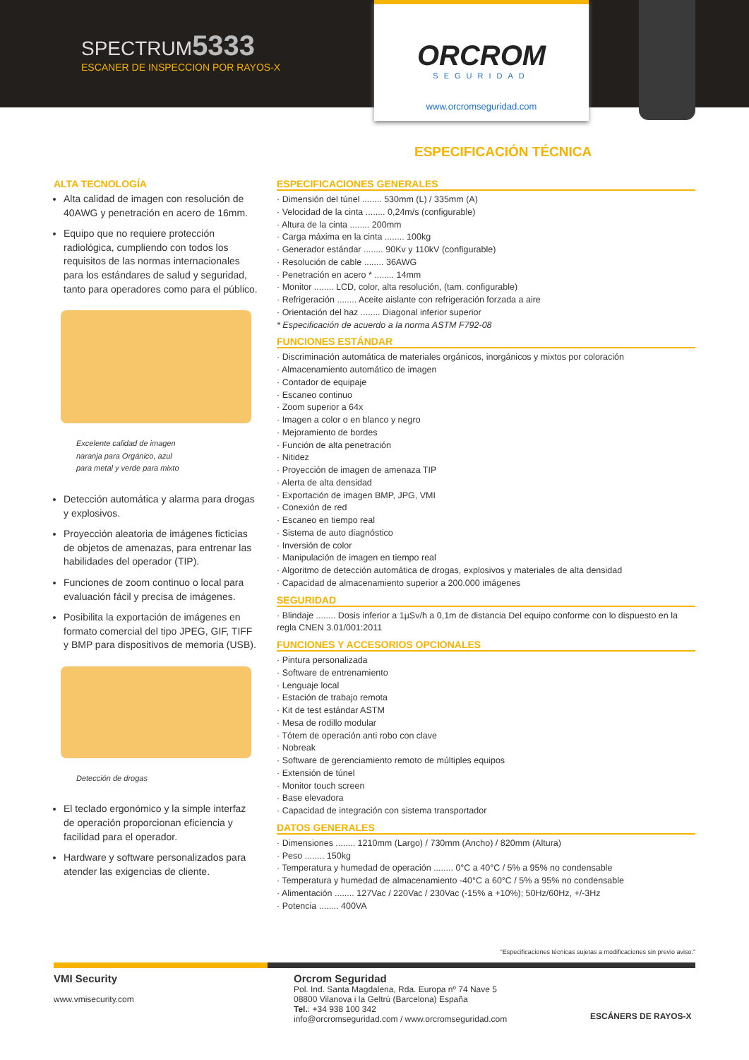SPECTRUM5333
ESCANER DE INSPECCION POR RAYOS-X
ORCROM
SEGURIDAD
www.orcromseguridad.com
ESPECIFICACIÓN TÉCNICA
ALTA TECNOLOGÍA
Alta calidad de imagen con resolución de 40AWG y penetración en acero de 16mm.
Equipo que no requiere protección radiológica, cumpliendo con todos los requisitos de las normas internacionales para los estándares de salud y seguridad, tanto para operadores como para el público.
Excelente calidad de imagen
naranja para Orgánico, azul
para metal y verde para mixto
Detección automática y alarma para drogas y explosivos.
Proyección aleatoria de imágenes ficticias de objetos de amenazas, para entrenar las habilidades del operador (TIP).
Funciones de zoom continuo o local para evaluación fácil y precisa de imágenes.
Posibilita la exportación de imágenes en formato comercial del tipo JPEG, GIF, TIFF y BMP para dispositivos de memoria (USB).
Detección de drogas
El teclado ergonómico y la simple interfaz de operación proporcionan eficiencia y facilidad para el operador.
Hardware y software personalizados para atender las exigencias de cliente.
ESPECIFICACIONES GENERALES
· Dimensión del túnel ........ 530mm (L) / 335mm (A)
· Velocidad de la cinta ........ 0,24m/s (configurable)
· Altura de la cinta ........ 200mm
· Carga máxima en la cinta ........ 100kg
· Generador estándar ........ 90Kv y 110kV (configurable)
· Resolución de cable ........ 36AWG
· Penetración en acero * ........ 14mm
· Monitor ........ LCD, color, alta resolución, (tam. configurable)
· Refrigeración ........ Aceite aislante con refrigeración forzada a aire
· Orientación del haz ........ Diagonal inferior superior
* Especificación de acuerdo a la norma ASTM F792-08
FUNCIONES ESTÁNDAR
· Discriminación automática de materiales orgánicos, inorgánicos y mixtos por coloración
· Almacenamiento automático de imagen
· Contador de equipaje
· Escaneo continuo
· Zoom superior a 64x
· Imagen a color o en blanco y negro
· Mejoramiento de bordes
· Función de alta penetración
· Nitidez
· Proyección de imagen de amenaza TIP
· Alerta de alta densidad
· Exportación de imagen BMP, JPG, VMI
· Conexión de red
· Escaneo en tiempo real
· Sistema de auto diagnóstico
· Inversión de color
· Manipulación de imagen en tiempo real
· Algoritmo de detección automática de drogas, explosivos y materiales de alta densidad
· Capacidad de almacenamiento superior a 200.000 imágenes
SEGURIDAD
· Blindaje ........ Dosis inferior a 1µSv/h a 0,1m de distancia Del equipo conforme con lo dispuesto en la regla CNEN 3.01/001:2011
FUNCIONES Y ACCESORIOS OPCIONALES
· Pintura personalizada
· Software de entrenamiento
· Lenguaje local
· Estación de trabajo remota
· Kit de test estándar ASTM
· Mesa de rodillo modular
· Tótem de operación anti robo con clave
· Nobreak
· Software de gerenciamiento remoto de múltiples equipos
· Extensión de túnel
· Monitor touch screen
· Base elevadora
· Capacidad de integración con sistema transportador
DATOS GENERALES
· Dimensiones ........ 1210mm (Largo) / 730mm (Ancho) / 820mm (Altura)
· Peso ........ 150kg
· Temperatura y humedad de operación ........ 0°C a 40°C / 5% a 95% no condensable
· Temperatura y humedad de almacenamiento -40°C a 60°C / 5% a 95% no condensable
· Alimentación ........ 127Vac / 220Vac / 230Vac (-15% a +10%); 50Hz/60Hz, +/-3Hz
· Potencia ........ 400VA
“Especificaciones técnicas sujetas a modificaciones sin previo aviso.”
VMI Security
www.vmisecurity.com
Orcrom Seguridad
Pol. Ind. Santa Magdalena, Rda. Europa nº 74 Nave 5
08800 Vilanova i la Geltrú (Barcelona) España
Tel.: +34 938 100 342
info@orcromseguridad.com / www.orcromseguridad.com
ESCÁNERS DE RAYOS-X